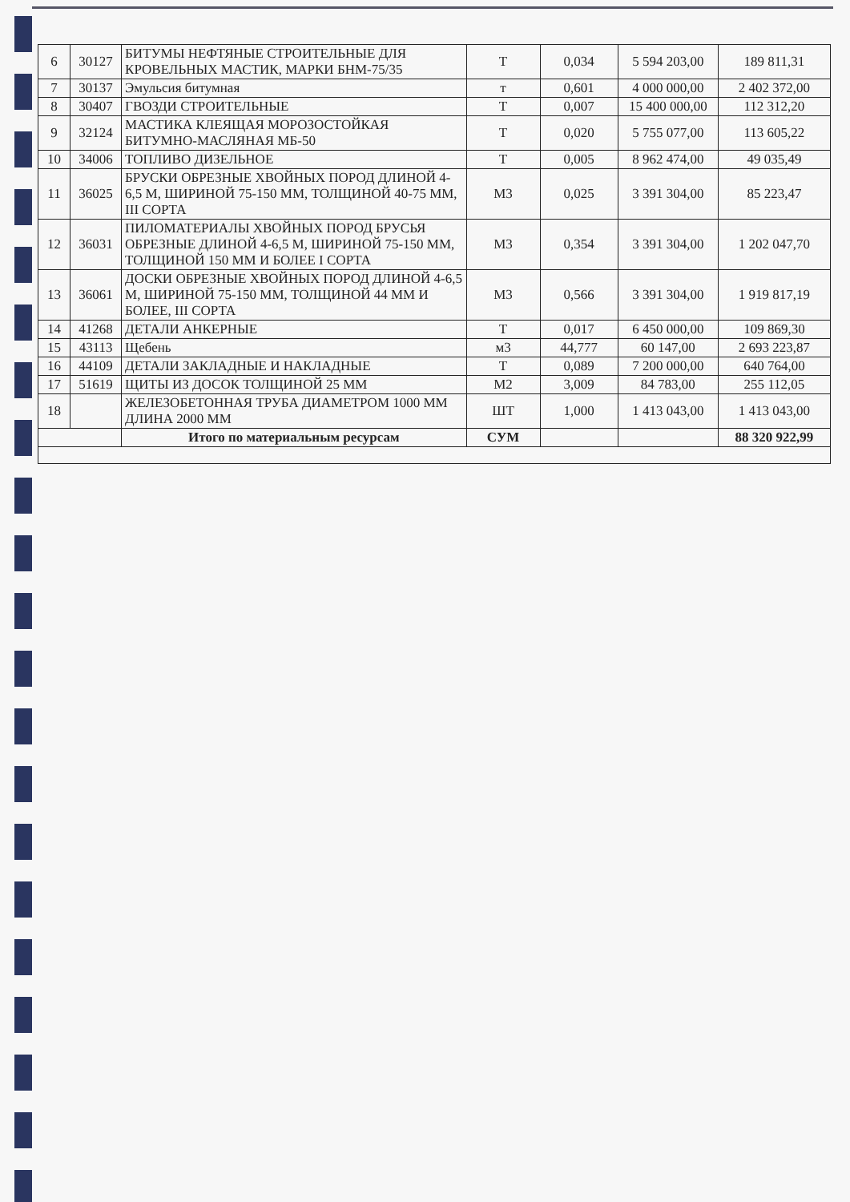| 6 | 30127 | БИТУМЫ НЕФТЯНЫЕ СТРОИТЕЛЬНЫЕ ДЛЯ КРОВЕЛЬНЫХ МАСТИК, МАРКИ БНМ-75/35 | Т | 0,034 | 5 594 203,00 | 189 811,31 |
| 7 | 30137 | Эмульсия битумная | т | 0,601 | 4 000 000,00 | 2 402 372,00 |
| 8 | 30407 | ГВОЗДИ СТРОИТЕЛЬНЫЕ | Т | 0,007 | 15 400 000,00 | 112 312,20 |
| 9 | 32124 | МАСТИКА КЛЕЯЩАЯ МОРОЗОСТОЙКАЯ БИТУМНО-МАСЛЯНАЯ МБ-50 | Т | 0,020 | 5 755 077,00 | 113 605,22 |
| 10 | 34006 | ТОПЛИВО ДИЗЕЛЬНОЕ | Т | 0,005 | 8 962 474,00 | 49 035,49 |
| 11 | 36025 | БРУСКИ ОБРЕЗНЫЕ ХВОЙНЫХ ПОРОД ДЛИНОЙ 4-6,5 М, ШИРИНОЙ 75-150 ММ, ТОЛЩИНОЙ 40-75 ММ, III СОРТА | М3 | 0,025 | 3 391 304,00 | 85 223,47 |
| 12 | 36031 | ПИЛОМАТЕРИАЛЫ ХВОЙНЫХ ПОРОД БРУСЬЯ ОБРЕЗНЫЕ ДЛИНОЙ 4-6,5 М, ШИРИНОЙ 75-150 ММ, ТОЛЩИНОЙ 150 ММ И БОЛЕЕ I СОРТА | М3 | 0,354 | 3 391 304,00 | 1 202 047,70 |
| 13 | 36061 | ДОСКИ ОБРЕЗНЫЕ ХВОЙНЫХ ПОРОД ДЛИНОЙ 4-6,5 М, ШИРИНОЙ 75-150 ММ, ТОЛЩИНОЙ 44 ММ И БОЛЕЕ, III СОРТА | М3 | 0,566 | 3 391 304,00 | 1 919 817,19 |
| 14 | 41268 | ДЕТАЛИ АНКЕРНЫЕ | Т | 0,017 | 6 450 000,00 | 109 869,30 |
| 15 | 43113 | Щебень | м3 | 44,777 | 60 147,00 | 2 693 223,87 |
| 16 | 44109 | ДЕТАЛИ ЗАКЛАДНЫЕ И НАКЛАДНЫЕ | Т | 0,089 | 7 200 000,00 | 640 764,00 |
| 17 | 51619 | ЩИТЫ ИЗ ДОСОК ТОЛЩИНОЙ 25 ММ | М2 | 3,009 | 84 783,00 | 255 112,05 |
| 18 | | ЖЕЛЕЗОБЕТОННАЯ ТРУБА ДИАМЕТРОМ 1000 ММ ДЛИНА 2000 ММ | ШТ | 1,000 | 1 413 043,00 | 1 413 043,00 |
| | | Итого по материальным ресурсам | СУМ | | | 88 320 922,99 |